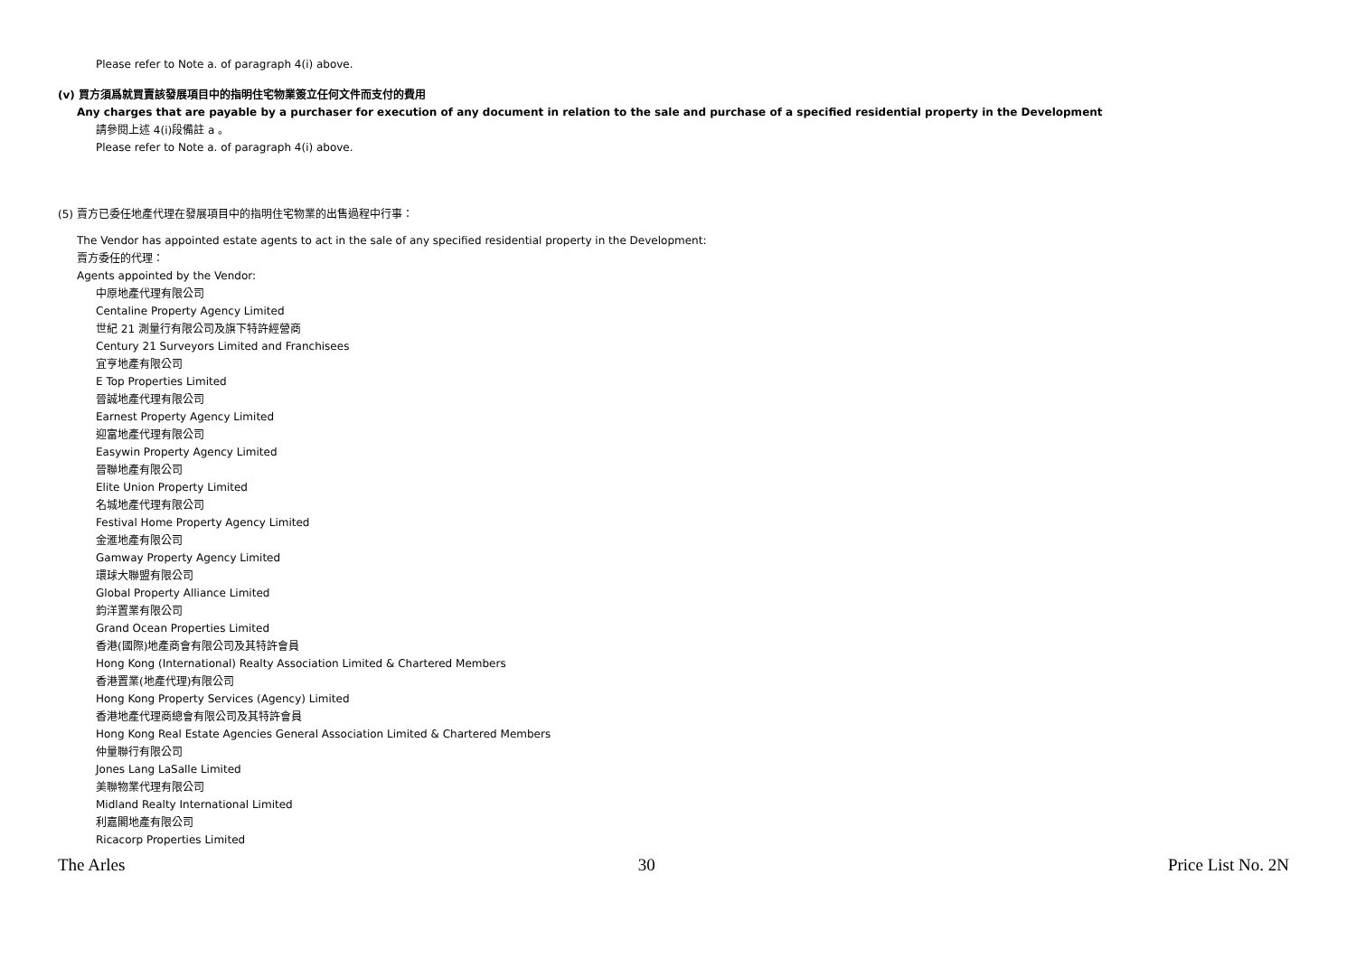Please refer to Note a. of paragraph 4(i) above.
(v) 買方須爲就買賣該發展項目中的指明住宅物業簽立任何文件而支付的費用
Any charges that are payable by a purchaser for execution of any document in relation to the sale and purchase of a specified residential property in the Development
請參閱上述 4(i)段備註 a 。
Please refer to Note a. of paragraph 4(i) above.
(5) 賣方已委任地產代理在發展項目中的指明住宅物業的出售過程中行事：
The Vendor has appointed estate agents to act in the sale of any specified residential property in the Development:
賣方委任的代理：
Agents appointed by the Vendor:
中原地產代理有限公司
Centaline Property Agency Limited
世紀 21 測量行有限公司及旗下特許經營商
Century 21 Surveyors Limited and Franchisees
宜亨地產有限公司
E Top Properties Limited
晉誠地產代理有限公司
Earnest Property Agency Limited
迎富地產代理有限公司
Easywin Property Agency Limited
晉聯地產有限公司
Elite Union Property Limited
名城地產代理有限公司
Festival Home Property Agency Limited
金滙地產有限公司
Gamway Property Agency Limited
環球大聯盟有限公司
Global Property Alliance Limited
鈞洋置業有限公司
Grand Ocean Properties Limited
香港(國際)地產商會有限公司及其特許會員
Hong Kong (International) Realty Association Limited & Chartered Members
香港置業(地產代理)有限公司
Hong Kong Property Services (Agency) Limited
香港地產代理商總會有限公司及其特許會員
Hong Kong Real Estate Agencies General Association Limited & Chartered Members
仲量聯行有限公司
Jones Lang LaSalle Limited
美聯物業代理有限公司
Midland Realty International Limited
利嘉閣地產有限公司
Ricacorp Properties Limited
The Arles 30 Price List No. 2N